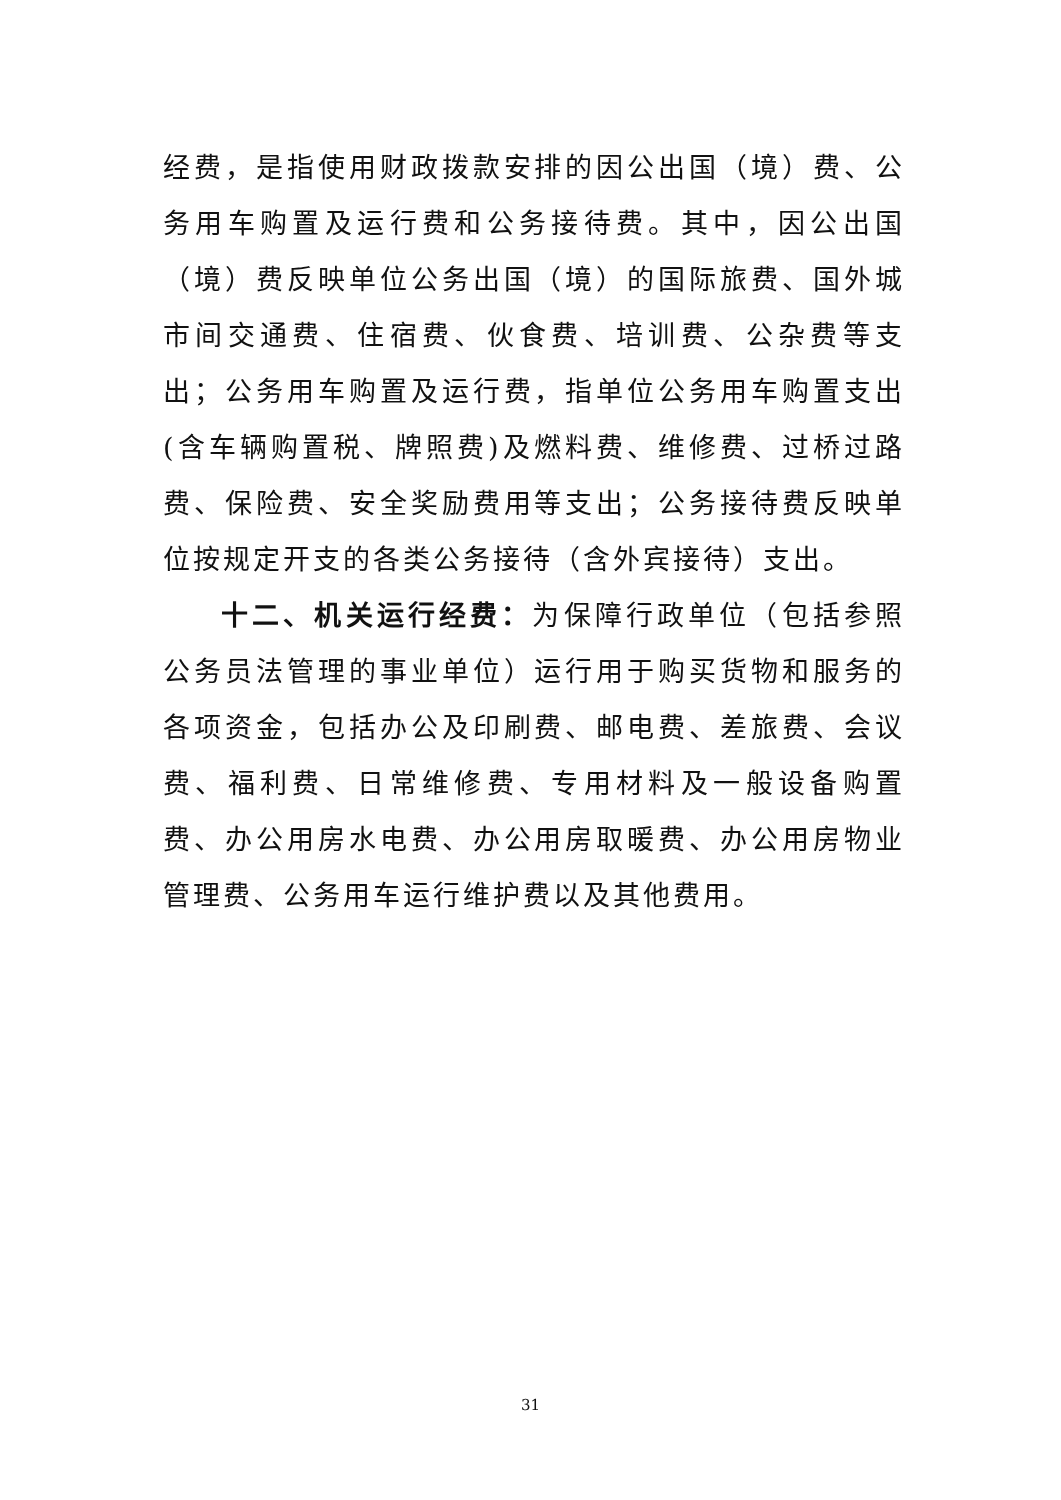经费，是指使用财政拨款安排的因公出国（境）费、公务用车购置及运行费和公务接待费。其中，因公出国（境）费反映单位公务出国（境）的国际旅费、国外城市间交通费、住宿费、伙食费、培训费、公杂费等支出；公务用车购置及运行费，指单位公务用车购置支出(含车辆购置税、牌照费)及燃料费、维修费、过桥过路费、保险费、安全奖励费用等支出；公务接待费反映单位按规定开支的各类公务接待（含外宾接待）支出。
十二、机关运行经费：为保障行政单位（包括参照公务员法管理的事业单位）运行用于购买货物和服务的各项资金，包括办公及印刷费、邮电费、差旅费、会议费、福利费、日常维修费、专用材料及一般设备购置费、办公用房水电费、办公用房取暖费、办公用房物业管理费、公务用车运行维护费以及其他费用。
31